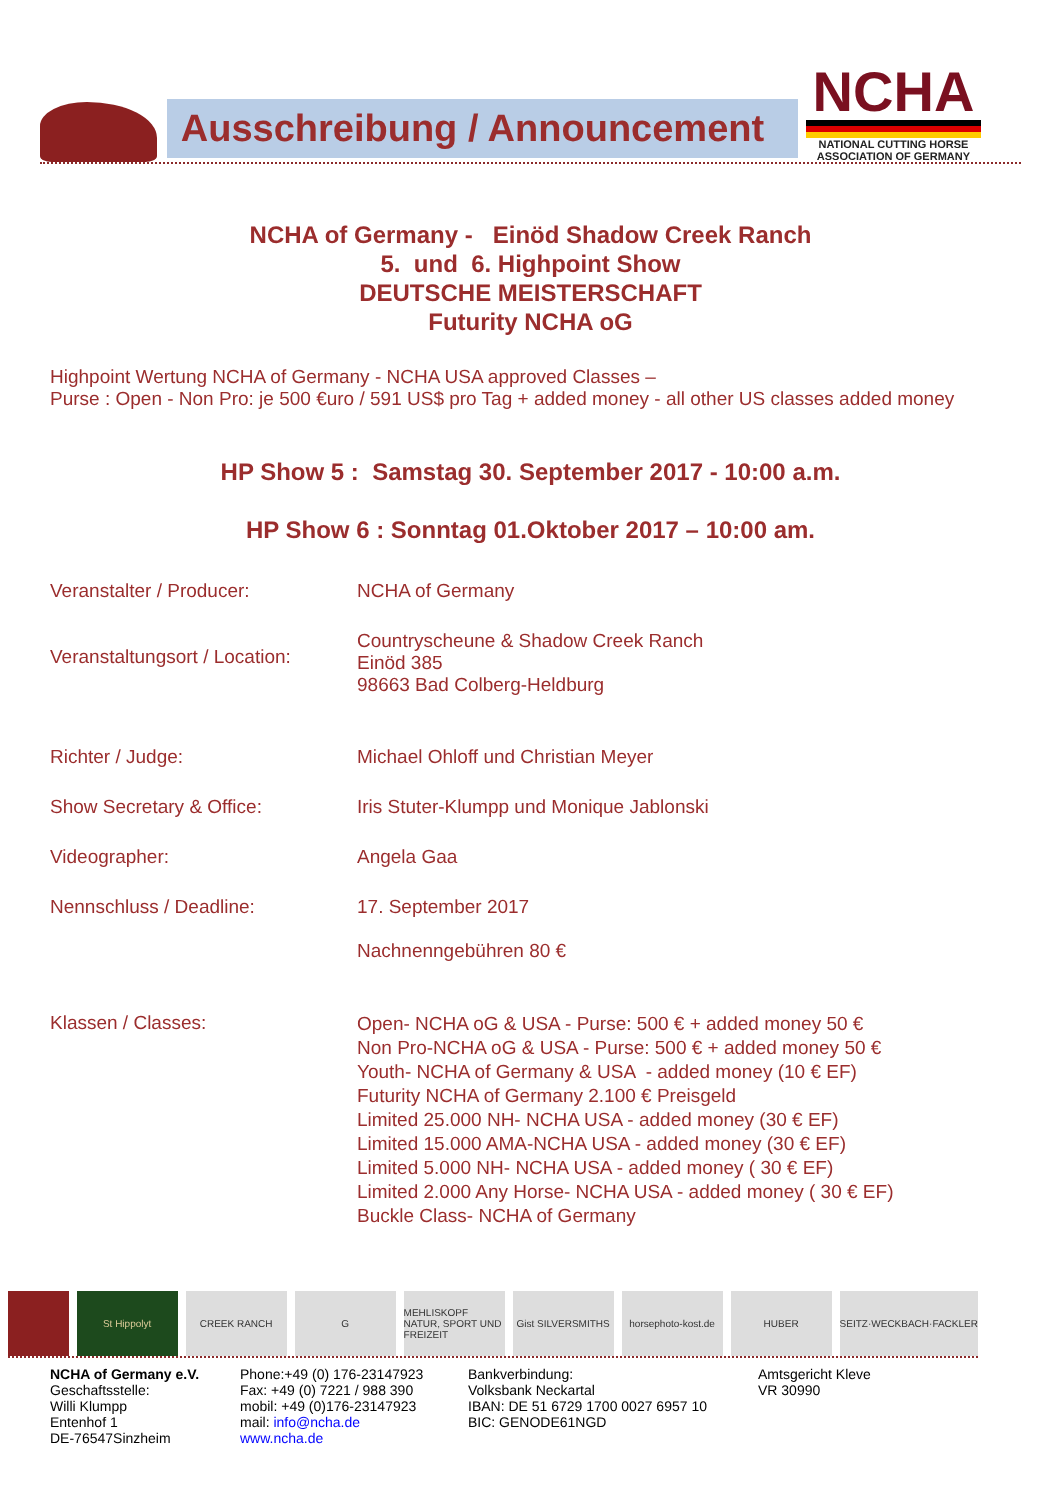Ausschreibung / Announcement
NCHA
NATIONAL CUTTING HORSE ASSOCIATION OF GERMANY
NCHA of Germany - Einöd Shadow Creek Ranch
5. und 6. Highpoint Show
DEUTSCHE MEISTERSCHAFT
Futurity NCHA oG
Highpoint Wertung NCHA of Germany - NCHA USA approved Classes –
Purse : Open - Non Pro: je 500 €uro / 591 US$ pro Tag + added money - all other US classes added money
HP Show 5 : Samstag 30. September 2017 - 10:00 a.m.
HP Show 6 : Sonntag 01.Oktober 2017 – 10:00 am.
| Veranstalter / Producer: | NCHA of Germany |
| Veranstaltungsort / Location: | Countryscheune & Shadow Creek Ranch Einöd 385 98663 Bad Colberg-Heldburg |
| Richter / Judge: | Michael Ohloff und Christian Meyer |
| Show Secretary & Office: | Iris Stuter-Klumpp und Monique Jablonski |
| Videographer: | Angela Gaa |
| Nennschluss / Deadline: | 17. September 2017 Nachnenngebühren 80 € |
| Klassen / Classes: | Open- NCHA oG & USA - Purse: 500 € + added money 50 € Non Pro-NCHA oG & USA - Purse: 500 € + added money 50 € Youth- NCHA of Germany & USA - added money (10 € EF) Futurity NCHA of Germany 2.100 € Preisgeld Limited 25.000 NH- NCHA USA - added money (30 € EF) Limited 15.000 AMA-NCHA USA - added money (30 € EF) Limited 5.000 NH- NCHA USA - added money ( 30 € EF) Limited 2.000 Any Horse- NCHA USA - added money ( 30 € EF) Buckle Class- NCHA of Germany |
St Hippolyt
CREEK RANCH
G
MEHLISKOPF NATUR, SPORT UND FREIZEIT
Gist SILVERSMITHS
horsephoto-kost.de
HUBER
SEITZ·WECKBACH·FACKLER
NCHA of Germany e.V.
Geschaftsstelle:
Willi Klumpp
Entenhof 1
DE-76547Sinzheim
Phone:+49 (0) 176-23147923
Fax: +49 (0) 7221 / 988 390
mobil: +49 (0)176-23147923
mail: info@ncha.de
www.ncha.de
Bankverbindung:
Volksbank Neckartal
IBAN: DE 51 6729 1700 0027 6957 10
BIC: GENODE61NGD
Amtsgericht Kleve
VR 30990